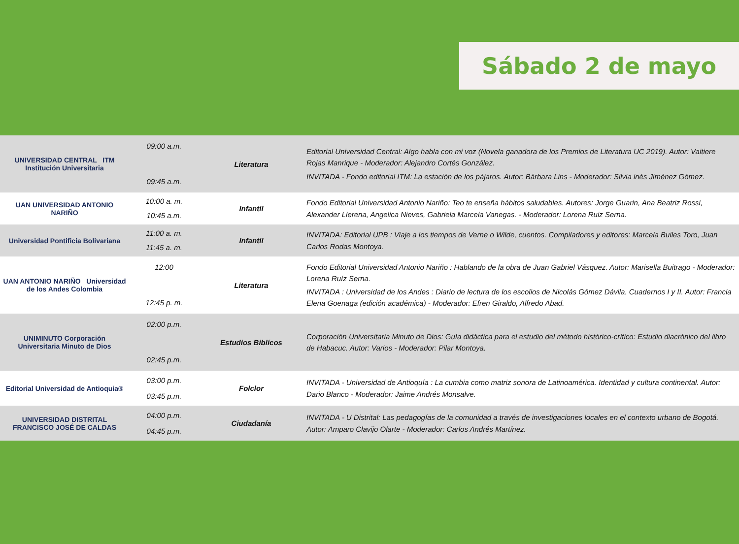Sábado 2 de mayo
| UNIVERSIDAD CENTRAL ITM Institución Universitaria | 09:00 a.m. 09:45 a.m. | Literatura | Editorial Universidad Central: Algo habla con mi voz (Novela ganadora de los Premios de Literatura UC 2019). Autor: Vaitiere Rojas Manrique - Moderador: Alejandro Cortés González. INVITADA - Fondo editorial ITM: La estación de los pájaros. Autor: Bárbara Lins - Moderador: Silvia inés Jiménez Gómez. |
| UAN UNIVERSIDAD ANTONIO NARIÑO | 10:00 a. m. 10:45 a.m. | Infantil | Fondo Editorial Universidad Antonio Nariño: Teo te enseña hábitos saludables. Autores: Jorge Guarin, Ana Beatriz Rossi, Alexander Llerena, Angelica Nieves, Gabriela Marcela Vanegas. - Moderador: Lorena Ruiz Serna. |
| Universidad Pontificia Bolivariana | 11:00 a. m. 11:45 a. m. | Infantil | INVITADA: Editorial UPB : Viaje a los tiempos de Verne o Wilde, cuentos. Compiladores y editores: Marcela Builes Toro, Juan Carlos Rodas Montoya. |
| UAN ANTONIO NARIÑO Universidad de los Andes Colombia | 12:00 12:45 p. m. | Literatura | Fondo Editorial Universidad Antonio Nariño : Hablando de la obra de Juan Gabriel Vásquez. Autor: Marisella Buitrago - Moderador: Lorena Ruíz Serna. INVITADA : Universidad de los Andes : Diario de lectura de los escolios de Nicolás Gómez Dávila. Cuadernos I y II. Autor: Francia Elena Goenaga (edición académica) - Moderador: Efren Giraldo, Alfredo Abad. |
| UNIMINUTO Corporación Universitaria Minuto de Dios | 02:00 p.m. 02:45 p.m. | Estudios Biblícos | Corporación Universitaria Minuto de Dios: Guía didáctica para el estudio del método histórico-crítico: Estudio diacrónico del libro de Habacuc. Autor: Varios - Moderador: Pilar Montoya. |
| Editorial Universidad de Antioquia® | 03:00 p.m. 03:45 p.m. | Folclor | INVITADA - Universidad de Antioquía : La cumbia como matriz sonora de Latinoamérica. Identidad y cultura continental. Autor: Dario Blanco - Moderador: Jaime Andrés Monsalve. |
| UNIVERSIDAD DISTRITAL FRANCISCO JOSÉ DE CALDAS | 04:00 p.m. 04:45 p.m. | Ciudadanía | INVITADA - U Distrital: Las pedagogías de la comunidad a través de investigaciones locales en el contexto urbano de Bogotá. Autor: Amparo Clavijo Olarte - Moderador: Carlos Andrés Martínez. |